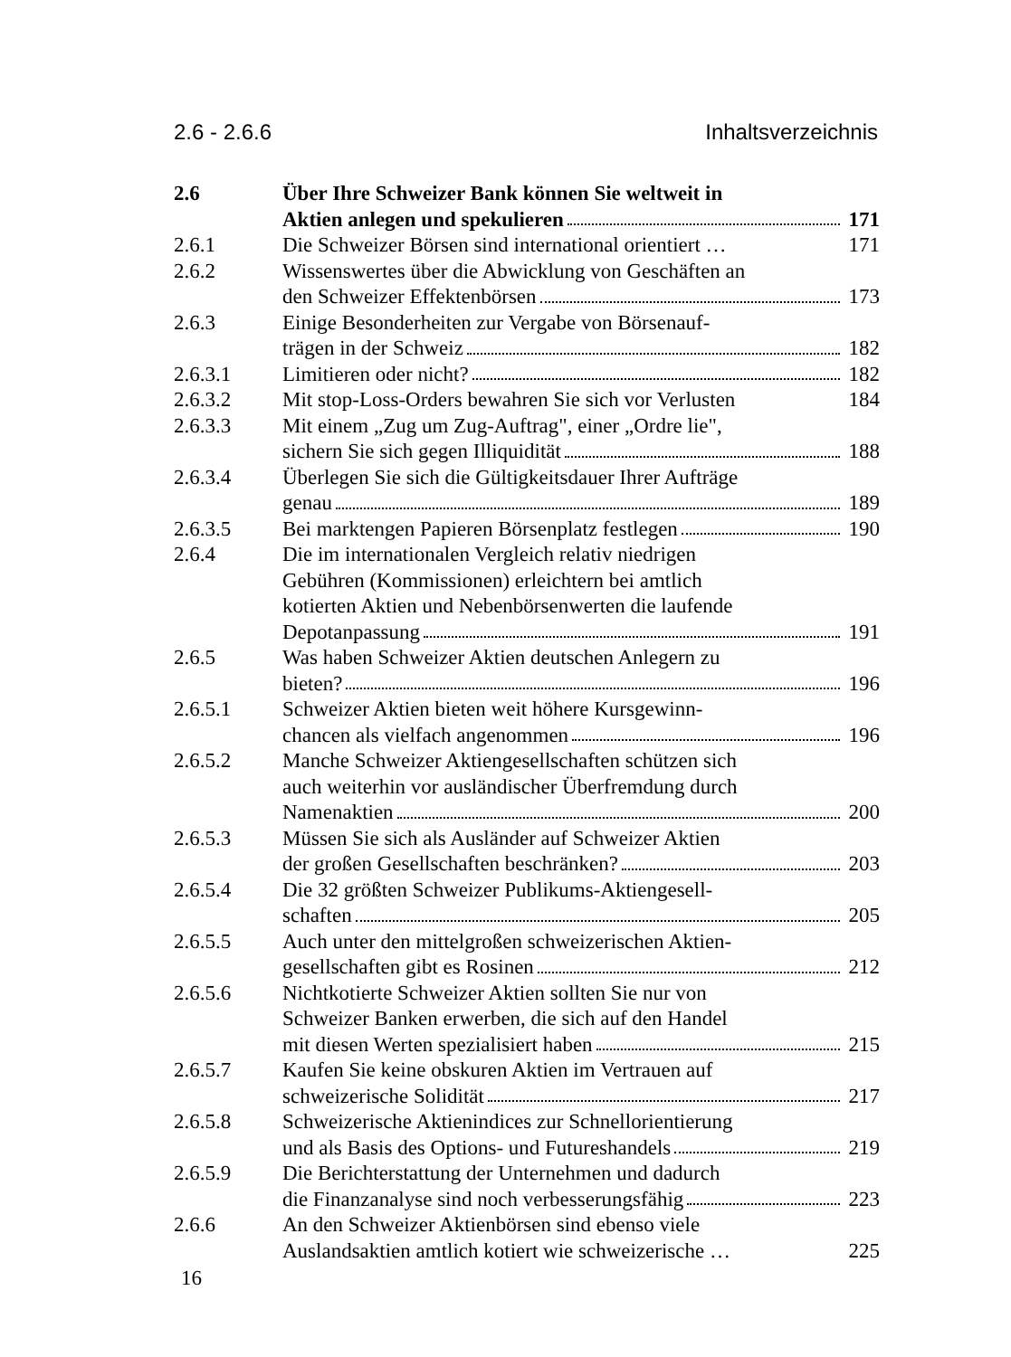2.6 - 2.6.6 Inhaltsverzeichnis
| 2.6 | Über Ihre Schweizer Bank können Sie weltweit in Aktien anlegen und spekulieren | 171 |
| 2.6.1 | Die Schweizer Börsen sind international orientiert … | 171 |
| 2.6.2 | Wissenswertes über die Abwicklung von Geschäften an den Schweizer Effektenbörsen | 173 |
| 2.6.3 | Einige Besonderheiten zur Vergabe von Börsenauf- trägen in der Schweiz | 182 |
| 2.6.3.1 | Limitieren oder nicht? | 182 |
| 2.6.3.2 | Mit stop-Loss-Orders bewahren Sie sich vor Verlusten | 184 |
| 2.6.3.3 | Mit einem „Zug um Zug-Auftrag", einer „Ordre lie", sichern Sie sich gegen Illiquidität | 188 |
| 2.6.3.4 | Überlegen Sie sich die Gültigkeitsdauer Ihrer Aufträge genau | 189 |
| 2.6.3.5 | Bei marktengen Papieren Börsenplatz festlegen | 190 |
| 2.6.4 | Die im internationalen Vergleich relativ niedrigen Gebühren (Kommissionen) erleichtern bei amtlich kotierten Aktien und Nebenbörsenwerten die laufende Depotanpassung | 191 |
| 2.6.5 | Was haben Schweizer Aktien deutschen Anlegern zu bieten? | 196 |
| 2.6.5.1 | Schweizer Aktien bieten weit höhere Kursgewinn- chancen als vielfach angenommen | 196 |
| 2.6.5.2 | Manche Schweizer Aktiengesellschaften schützen sich auch weiterhin vor ausländischer Überfremdung durch Namenaktien | 200 |
| 2.6.5.3 | Müssen Sie sich als Ausländer auf Schweizer Aktien der großen Gesellschaften beschränken? | 203 |
| 2.6.5.4 | Die 32 größten Schweizer Publikums-Aktiengesell- schaften | 205 |
| 2.6.5.5 | Auch unter den mittelgroßen schweizerischen Aktien- gesellschaften gibt es Rosinen | 212 |
| 2.6.5.6 | Nichtkotierte Schweizer Aktien sollten Sie nur von Schweizer Banken erwerben, die sich auf den Handel mit diesen Werten spezialisiert haben | 215 |
| 2.6.5.7 | Kaufen Sie keine obskuren Aktien im Vertrauen auf schweizerische Solidität | 217 |
| 2.6.5.8 | Schweizerische Aktienindices zur Schnellorientierung und als Basis des Options- und Futureshandels | 219 |
| 2.6.5.9 | Die Berichterstattung der Unternehmen und dadurch die Finanzanalyse sind noch verbesserungsfähig | 223 |
| 2.6.6 | An den Schweizer Aktienbörsen sind ebenso viele Auslandsaktien amtlich kotiert wie schweizerische … | 225 |
16